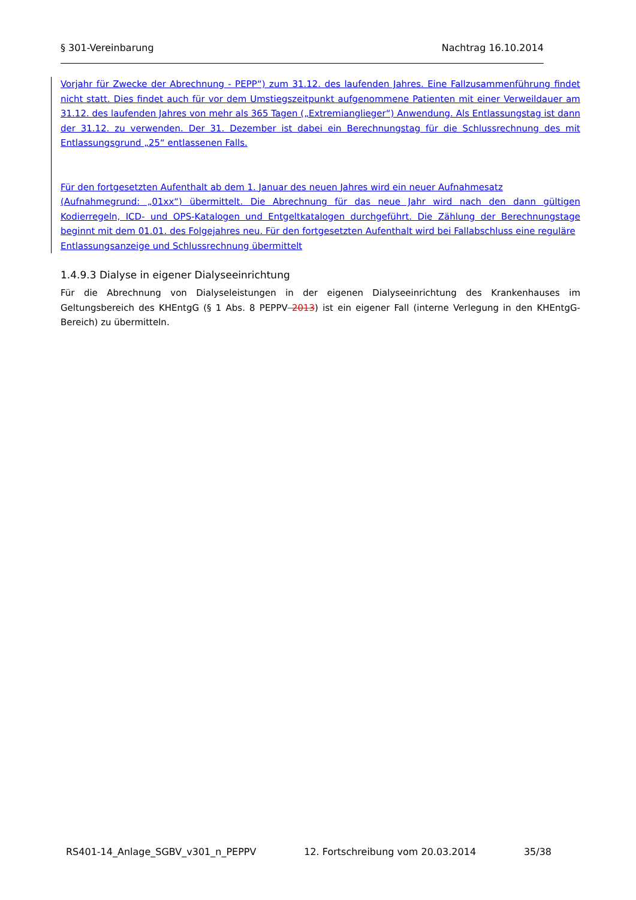§ 301-Vereinbarung Nachtrag 16.10.2014
Vorjahr für Zwecke der Abrechnung - PEPP“) zum 31.12. des laufenden Jahres. Eine Fallzusammenführung findet nicht statt. Dies findet auch für vor dem Umstiegszeitpunkt aufgenommene Patienten mit einer Verweildauer am 31.12. des laufenden Jahres von mehr als 365 Tagen („Extremianglieger“) Anwendung. Als Entlassungstag ist dann der 31.12. zu verwenden. Der 31. Dezember ist dabei ein Berechnungstag für die Schlussrechnung des mit Entlassungsgrund „25“ entlassenen Falls.
Für den fortgesetzten Aufenthalt ab dem 1. Januar des neuen Jahres wird ein neuer Aufnahmesatz
(Aufnahmegrund: „01xx“) übermittelt. Die Abrechnung für das neue Jahr wird nach den dann gültigen Kodierregeln, ICD- und OPS-Katalogen und Entgeltkatalogen durchgeführt. Die Zählung der Berechnungstage beginnt mit dem 01.01. des Folgejahres neu. Für den fortgesetzten Aufenthalt wird bei Fallabschluss eine reguläre
Entlassungsanzeige und Schlussrechnung übermittelt
1.4.9.3 Dialyse in eigener Dialyseeinrichtung
Für die Abrechnung von Dialyseleistungen in der eigenen Dialyseeinrichtung des Krankenhauses im Geltungsbereich des KHEntgG (§ 1 Abs. 8 PEPPV 2013) ist ein eigener Fall (interne Verlegung in den KHEntgG-Bereich) zu übermitteln.
RS401-14_Anlage_SGBV_v301_n_PEPPV 12. Fortschreibung vom 20.03.2014 35/38